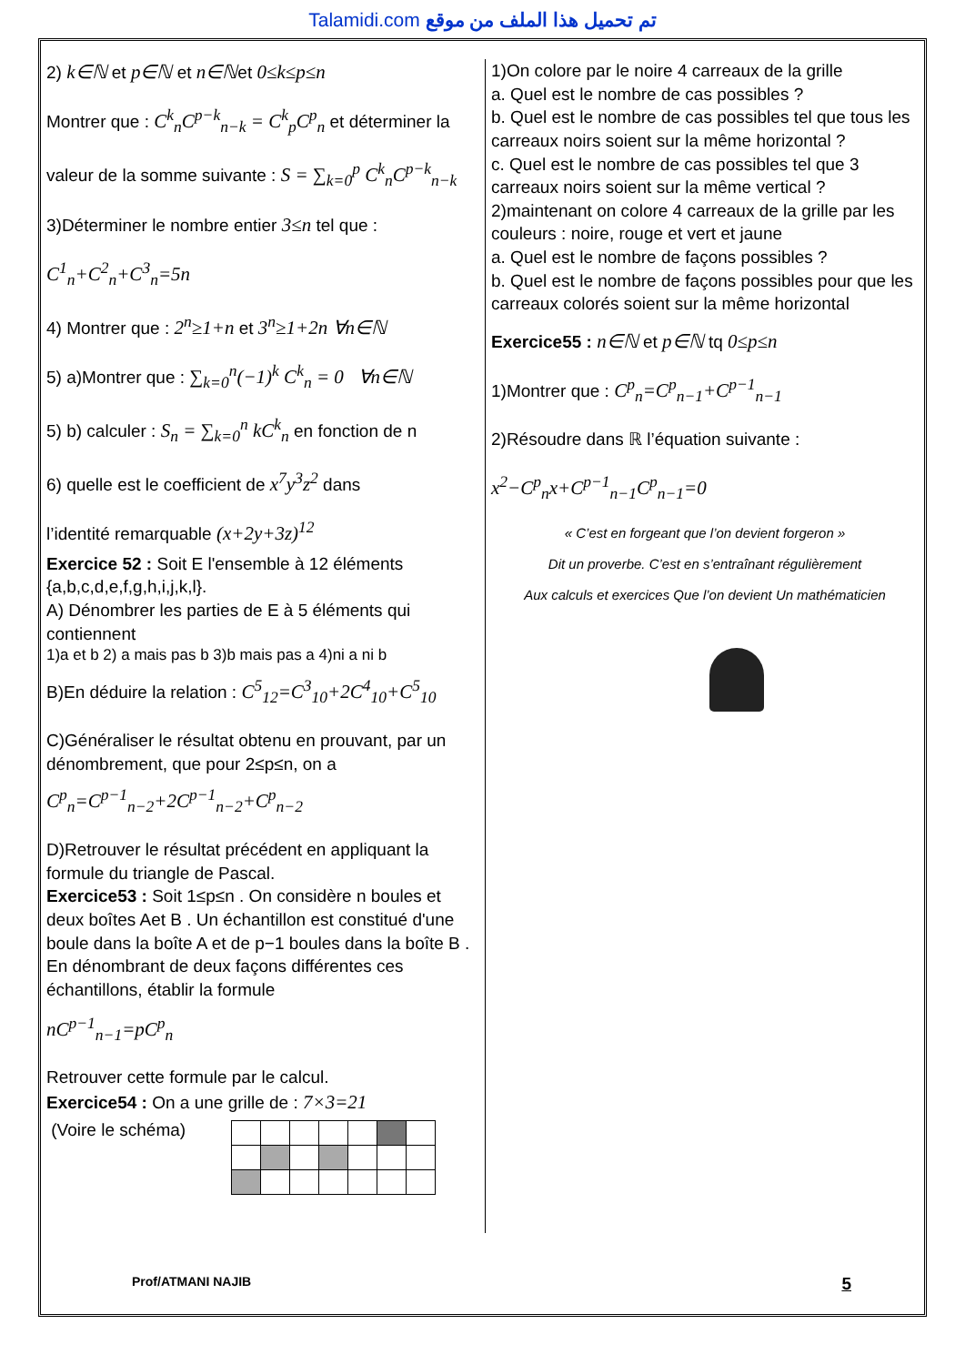Talamidi.com تم تحميل هذا الملف من موقع
2) k∈ℕ et p∈ℕ et n∈ℕet 0≤k≤p≤n
Montrer que : C<sup>k</sup><sub>n</sub>C<sup>p−k</sup><sub>n−k</sub> = C<sup>k</sup><sub>p</sub>C<sup>p</sup><sub>n</sub> et déterminer la
valeur de la somme suivante : S = ∑<sub>k=0</sub><sup>p</sup> C<sup>k</sup><sub>n</sub>C<sup>p−k</sup><sub>n−k</sub>
3)Déterminer le nombre entier 3≤n tel que :
C<sup>1</sup><sub>n</sub>+C<sup>2</sup><sub>n</sub>+C<sup>3</sup><sub>n</sub>=5n
4) Montrer que : 2<sup>n</sup>≥1+n et 3<sup>n</sup>≥1+2n ∀n∈ℕ
5) a)Montrer que : ∑<sub>k=0</sub><sup>n</sup>(−1)<sup>k</sup> C<sup>k</sup><sub>n</sub> = 0 ∀n∈ℕ
5) b) calculer : S<sub>n</sub> = ∑<sub>k=0</sub><sup>n</sup> kC<sup>k</sup><sub>n</sub> en fonction de n
6) quelle est le coefficient de x<sup>7</sup>y<sup>3</sup>z<sup>2</sup> dans
l’identité remarquable (x+2y+3z)<sup>12</sup>
Exercice 52 : Soit E l'ensemble à 12 éléments {a,b,c,d,e,f,g,h,i,j,k,l}.
A) Dénombrer les parties de E à 5 éléments qui contiennent
1)a et b 2) a mais pas b 3)b mais pas a 4)ni a ni b
B)En déduire la relation : C<sup>5</sup><sub>12</sub>=C<sup>3</sup><sub>10</sub>+2C<sup>4</sup><sub>10</sub>+C<sup>5</sup><sub>10</sub>
C)Généraliser le résultat obtenu en prouvant, par un dénombrement, que pour 2≤p≤n, on a
C<sup>p</sup><sub>n</sub>=C<sup>p−1</sup><sub>n−2</sub>+2C<sup>p−1</sup><sub>n−2</sub>+C<sup>p</sup><sub>n−2</sub>
D)Retrouver le résultat précédent en appliquant la formule du triangle de Pascal.
Exercice53 : Soit 1≤p≤n . On considère n boules et deux boîtes Aet B . Un échantillon est constitué d'une boule dans la boîte A et de p−1 boules dans la boîte B . En dénombrant de deux façons différentes ces échantillons, établir la formule
nC<sup>p−1</sup><sub>n−1</sub>=pC<sup>p</sup><sub>n</sub>
Retrouver cette formule par le calcul.
Exercice54 : On a une grille de : 7×3=21
(Voire le schéma)
1)On colore par le noire 4 carreaux de la grille
a. Quel est le nombre de cas possibles ?
b. Quel est le nombre de cas possibles tel que tous les carreaux noirs soient sur la même horizontal ?
c. Quel est le nombre de cas possibles tel que 3 carreaux noirs soient sur la même vertical ?
2)maintenant on colore 4 carreaux de la grille par les couleurs : noire, rouge et vert et jaune
a. Quel est le nombre de façons possibles ?
b. Quel est le nombre de façons possibles pour que les carreaux colorés soient sur la même horizontal
Exercice55 : n∈ℕ et p∈ℕ tq 0≤p≤n
1)Montrer que : C<sup>p</sup><sub>n</sub>=C<sup>p</sup><sub>n−1</sub>+C<sup>p−1</sup><sub>n−1</sub>
2)Résoudre dans ℝ l’équation suivante :
x<sup>2</sup>−C<sup>p</sup><sub>n</sub>x+C<sup>p−1</sup><sub>n−1</sub>C<sup>p</sup><sub>n−1</sub>=0
« C’est en forgeant que l’on devient forgeron »
Dit un proverbe. C’est en s’entraînant régulièrement
Aux calculs et exercices Que l’on devient Un mathématicien
Prof/ATMANI NAJIB 5